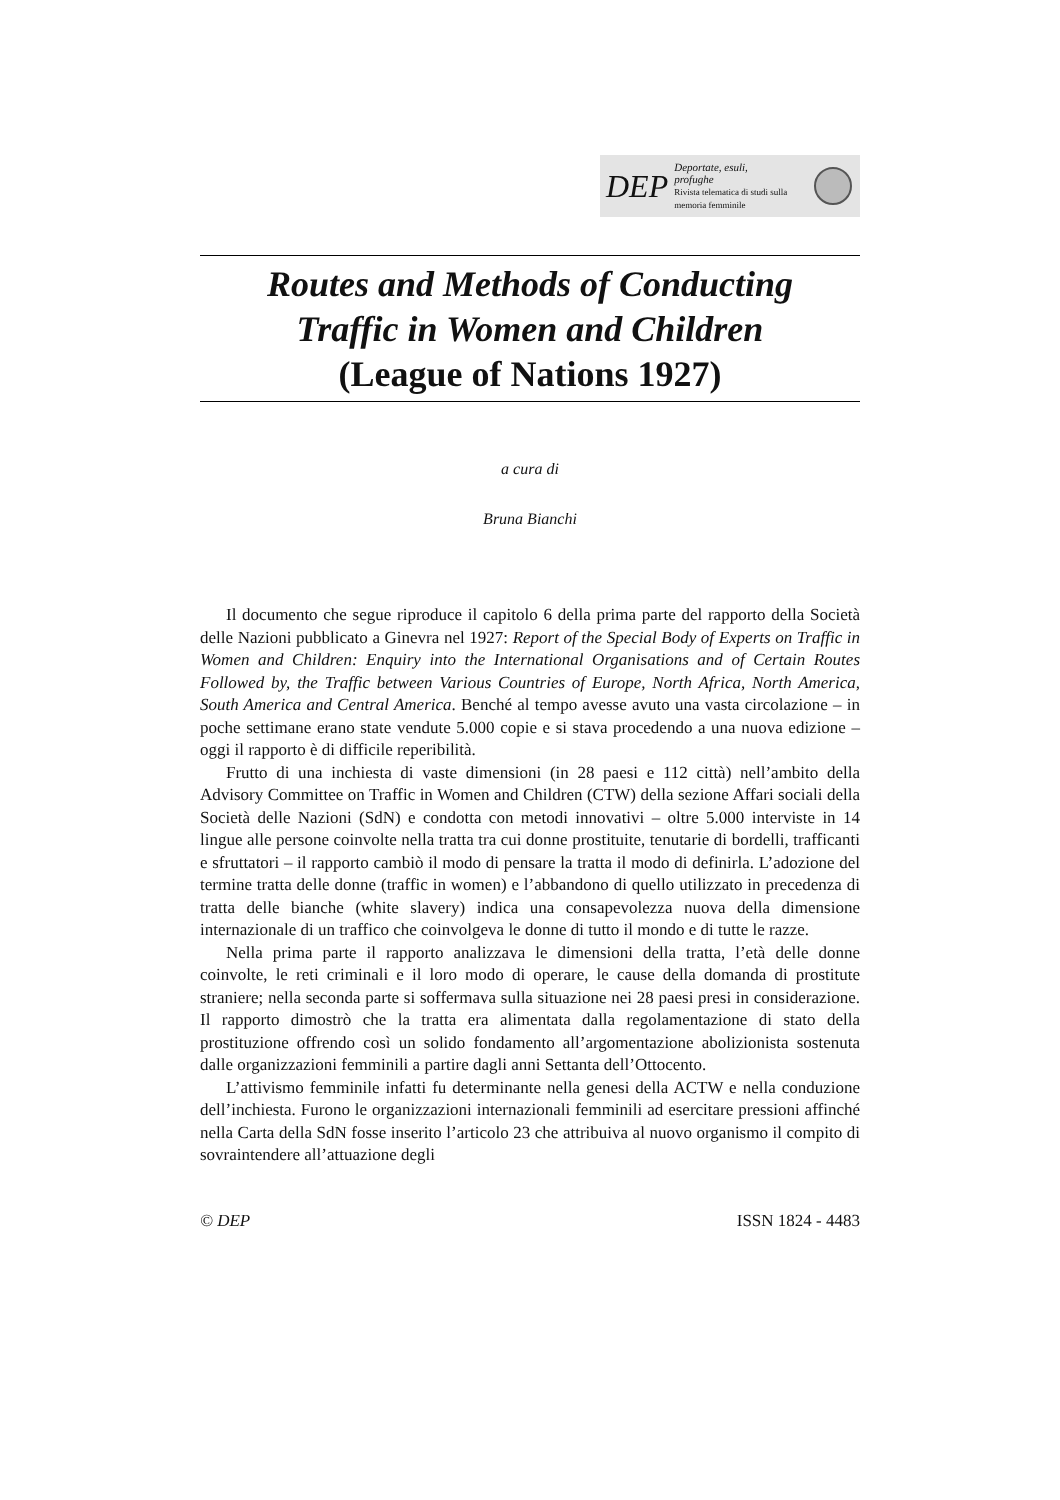DEP Deportate, esuli,
profughe
Rivista telematica di studi sulla memoria femminile
Routes and Methods of Conducting
Traffic in Women and Children
(League of Nations 1927)
a cura di
Bruna Bianchi
Il documento che segue riproduce il capitolo 6 della prima parte del rapporto della Società delle Nazioni pubblicato a Ginevra nel 1927: Report of the Special Body of Experts on Traffic in Women and Children: Enquiry into the International Organisations and of Certain Routes Followed by, the Traffic between Various Countries of Europe, North Africa, North America, South America and Central America. Benché al tempo avesse avuto una vasta circolazione – in poche settimane erano state vendute 5.000 copie e si stava procedendo a una nuova edizione – oggi il rapporto è di difficile reperibilità.
Frutto di una inchiesta di vaste dimensioni (in 28 paesi e 112 città) nell’ambito della Advisory Committee on Traffic in Women and Children (CTW) della sezione Affari sociali della Società delle Nazioni (SdN) e condotta con metodi innovativi – oltre 5.000 interviste in 14 lingue alle persone coinvolte nella tratta tra cui donne prostituite, tenutarie di bordelli, trafficanti e sfruttatori – il rapporto cambiò il modo di pensare la tratta il modo di definirla. L’adozione del termine tratta delle donne (traffic in women) e l’abbandono di quello utilizzato in precedenza di tratta delle bianche (white slavery) indica una consapevolezza nuova della dimensione internazionale di un traffico che coinvolgeva le donne di tutto il mondo e di tutte le razze.
Nella prima parte il rapporto analizzava le dimensioni della tratta, l’età delle donne coinvolte, le reti criminali e il loro modo di operare, le cause della domanda di prostitute straniere; nella seconda parte si soffermava sulla situazione nei 28 paesi presi in considerazione. Il rapporto dimostrò che la tratta era alimentata dalla regolamentazione di stato della prostituzione offrendo così un solido fondamento all’argomentazione abolizionista sostenuta dalle organizzazioni femminili a partire dagli anni Settanta dell’Ottocento.
L’attivismo femminile infatti fu determinante nella genesi della ACTW e nella conduzione dell’inchiesta. Furono le organizzazioni internazionali femminili ad esercitare pressioni affinché nella Carta della SdN fosse inserito l’articolo 23 che attribuiva al nuovo organismo il compito di sovraintendere all’attuazione degli
© DEP ISSN 1824 - 4483